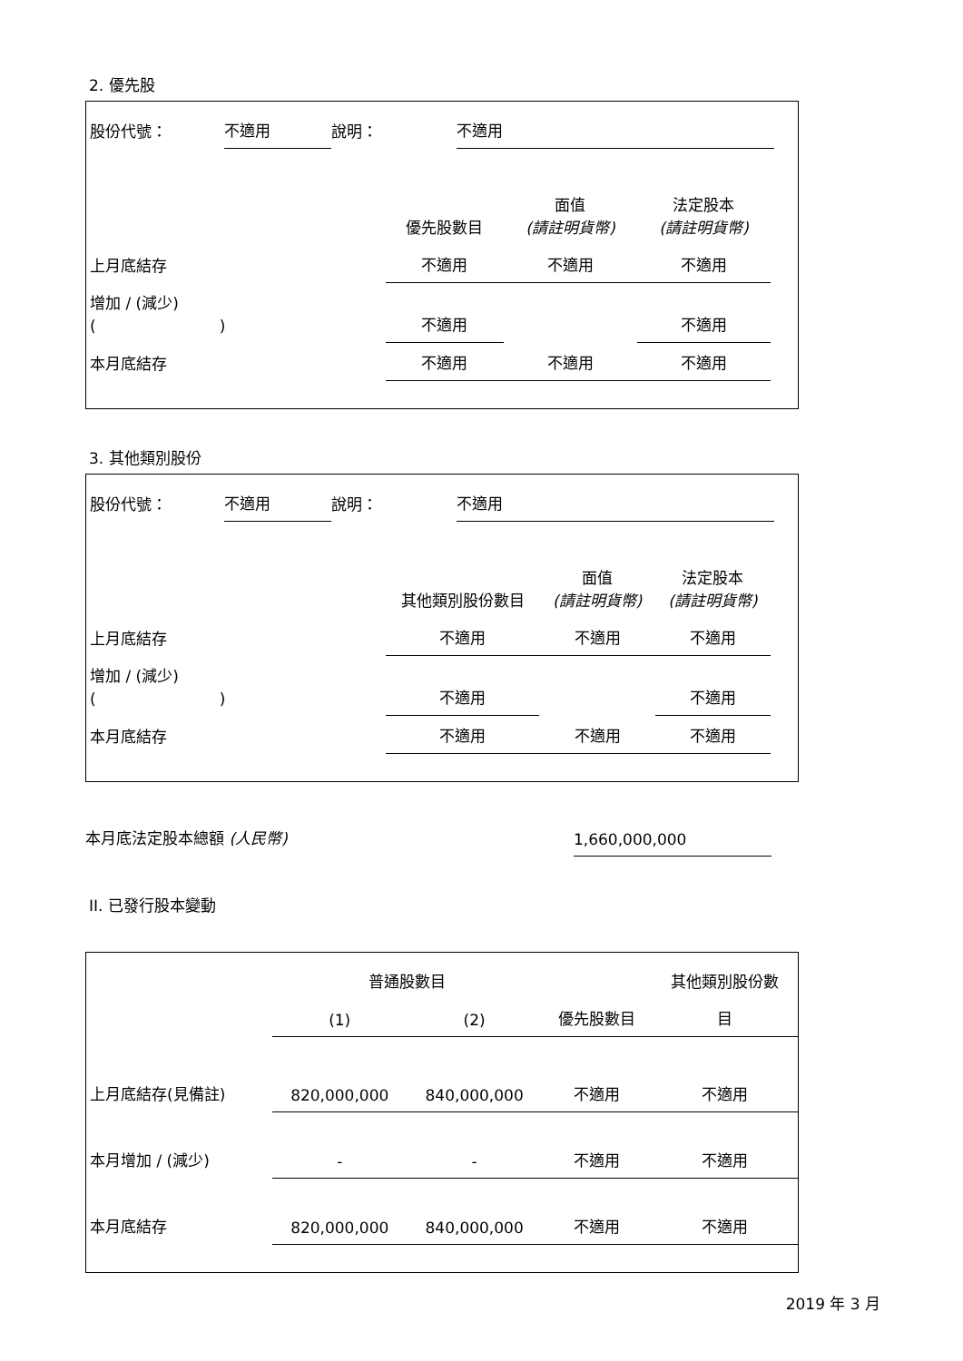2. 優先股
| 股份代號： | 不適用 | 說明： | 不適用 | |
| | 優先股數目 | 面值 (請註明貨幣) | 法定股本 (請註明貨幣) | |
| --- | --- | --- | --- | --- |
| 上月底結存 | 不適用 | 不適用 | 不適用 | |
| 增加 / (減少) ( ) | 不適用 | | 不適用 | |
| 本月底結存 | 不適用 | 不適用 | 不適用 | |
3. 其他類別股份
| 股份代號： | 不適用 | 說明： | 不適用 | |
| | 其他類別股份數目 | 面值 (請註明貨幣) | 法定股本 (請註明貨幣) | |
| --- | --- | --- | --- | --- |
| 上月底結存 | 不適用 | 不適用 | 不適用 | |
| 增加 / (減少) ( ) | 不適用 | | 不適用 | |
| 本月底結存 | 不適用 | 不適用 | 不適用 | |
| 本月底法定股本總額 (人民幣) | 1,660,000,000 | |
II. 已發行股本變動
| | 普通股數目 | | | 其他類別股份數 |
| --- | --- | --- | --- | --- |
| | (1) | (2) | 優先股數目 | 目 |
| 上月底結存(見備註) | 820,000,000 | 840,000,000 | 不適用 | 不適用 |
| 本月增加 / (減少) | - | - | 不適用 | 不適用 |
| 本月底結存 | 820,000,000 | 840,000,000 | 不適用 | 不適用 |
2019 年 3 月